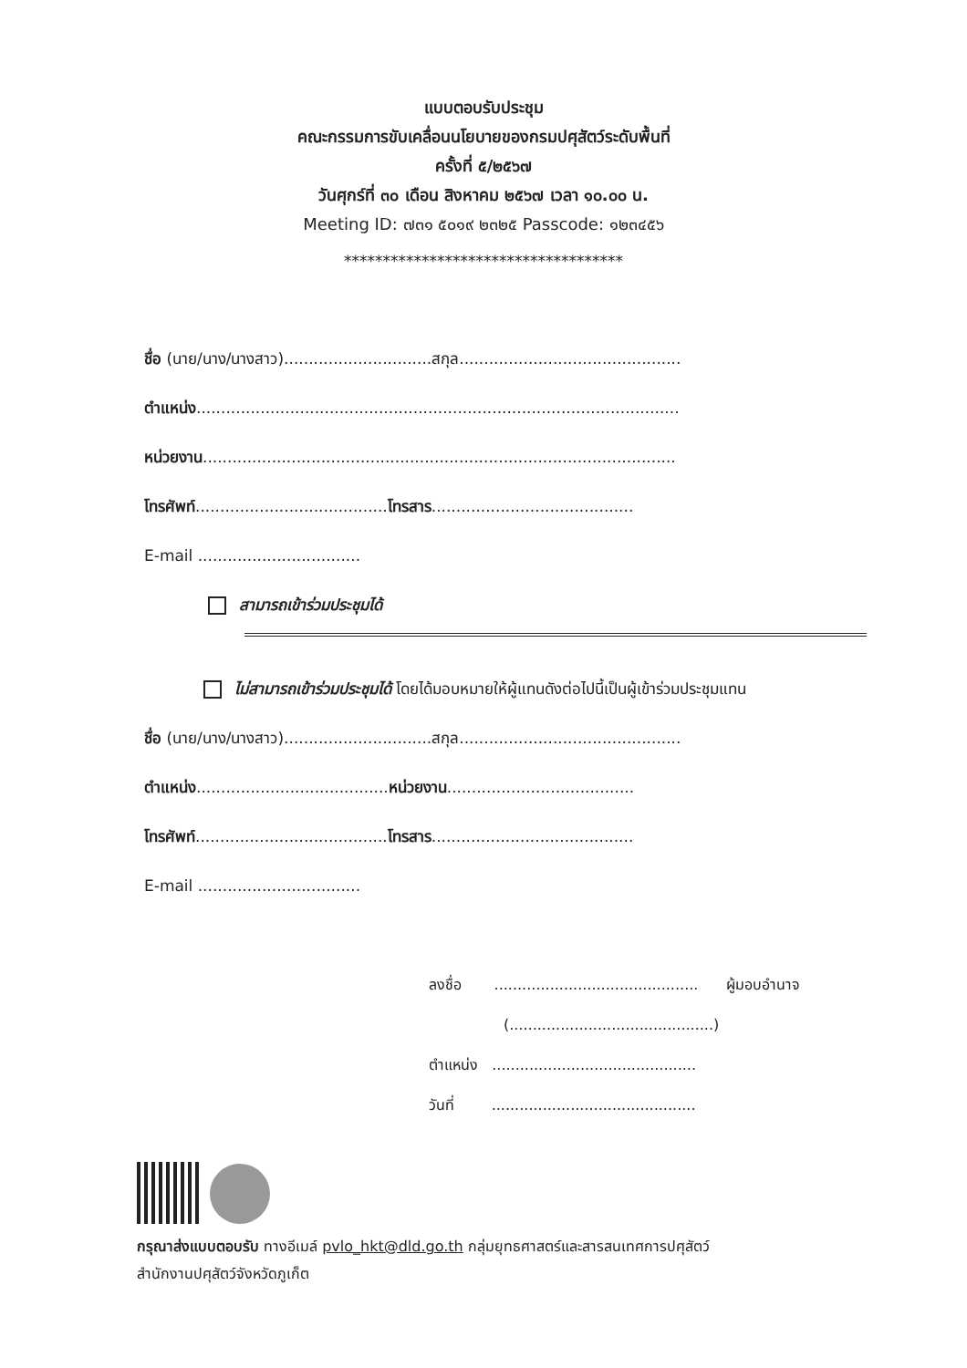แบบตอบรับประชุม
คณะกรรมการขับเคลื่อนนโยบายของกรมปศุสัตว์ระดับพื้นที่
ครั้งที่ ๕/๒๕๖๗
วันศุกร์ที่ ๓๐ เดือน สิงหาคม ๒๕๖๗ เวลา ๑๐.๐๐ น.
Meeting ID: ๗๓๑ ๕๐๑๙ ๒๓๒๕ Passcode: ๑๒๓๔๕๖
************************************
ชื่อ (นาย/นาง/นางสาว)..............................สกุล.............................................
ตำแหน่ง..................................................................................................
หน่วยงาน................................................................................................
โทรศัพท์.......................................โทรสาร.........................................
E-mail .................................
สามารถเข้าร่วมประชุมได้
ไม่สามารถเข้าร่วมประชุมได้ โดยได้มอบหมายให้ผู้แทนดังต่อไปนี้เป็นผู้เข้าร่วมประชุมแทน
ชื่อ (นาย/นาง/นางสาว)..............................สกุล.............................................
ตำแหน่ง.......................................หน่วยงาน......................................
โทรศัพท์.......................................โทรสาร.........................................
E-mail .................................
ลงชื่อ ............................................ ผู้มอบอำนาจ
(............................................)
ตำแหน่ง ............................................
วันที่ ............................................
กรุณาส่งแบบตอบรับ ทางอีเมล์ pvlo_hkt@dld.go.th กลุ่มยุทธศาสตร์และสารสนเทศการปศุสัตว์
สำนักงานปศุสัตว์จังหวัดภูเก็ต